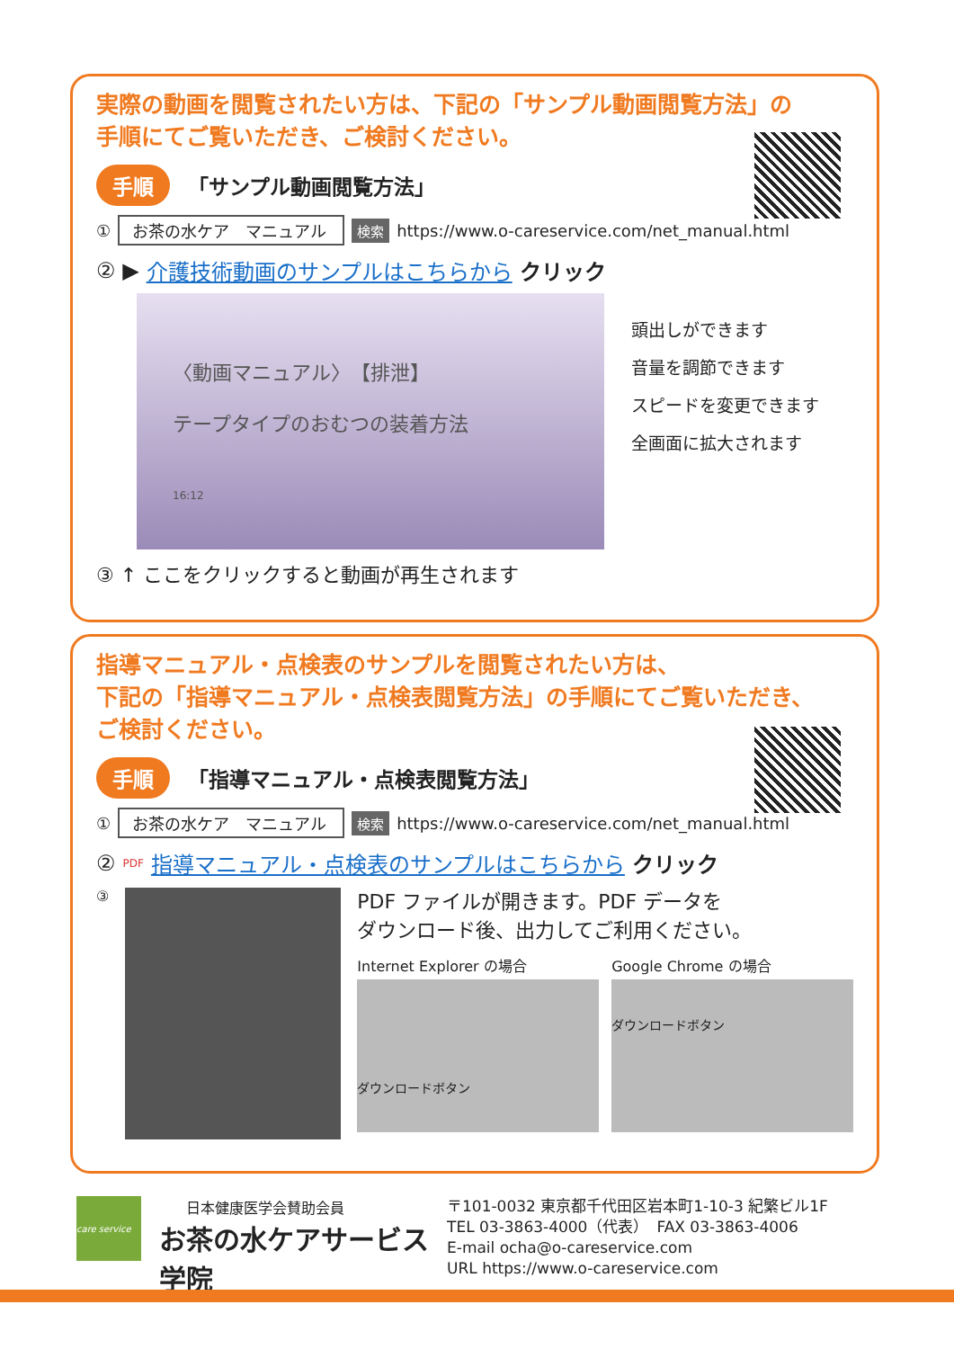実際の動画を閲覧されたい方は、下記の「サンプル動画閲覧方法」の
手順にてご覧いただき、ご検討ください。
手順 「サンプル動画閲覧方法」
① お茶の水ケア　マニュアル 検索 https://www.o-careservice.com/net_manual.html
② ▶ 介護技術動画のサンプルはこちらから クリック
〈動画マニュアル〉　【排泄】
テープタイプのおむつの装着方法
16:12
頭出しができます
音量を調節できます
スピードを変更できます
全画面に拡大されます
③ ↑ ここをクリックすると動画が再生されます
指導マニュアル・点検表のサンプルを閲覧されたい方は、
下記の「指導マニュアル・点検表閲覧方法」の手順にてご覧いただき、
ご検討ください。
手順 「指導マニュアル・点検表閲覧方法」
① お茶の水ケア　マニュアル 検索 https://www.o-careservice.com/net_manual.html
② PDF 指導マニュアル・点検表のサンプルはこちらから クリック
③
PDF ファイルが開きます。PDF データを
ダウンロード後、出力してご利用ください。
Internet Explorer の場合
ダウンロードボタン
Google Chrome の場合
ダウンロードボタン
care service
日本健康医学会賛助会員
お茶の水ケアサービス学院
〒101-0032 東京都千代田区岩本町1-10-3 紀繁ビル1F
TEL 03-3863-4000（代表）　FAX 03-3863-4006
E-mail ocha@o-careservice.com
URL https://www.o-careservice.com